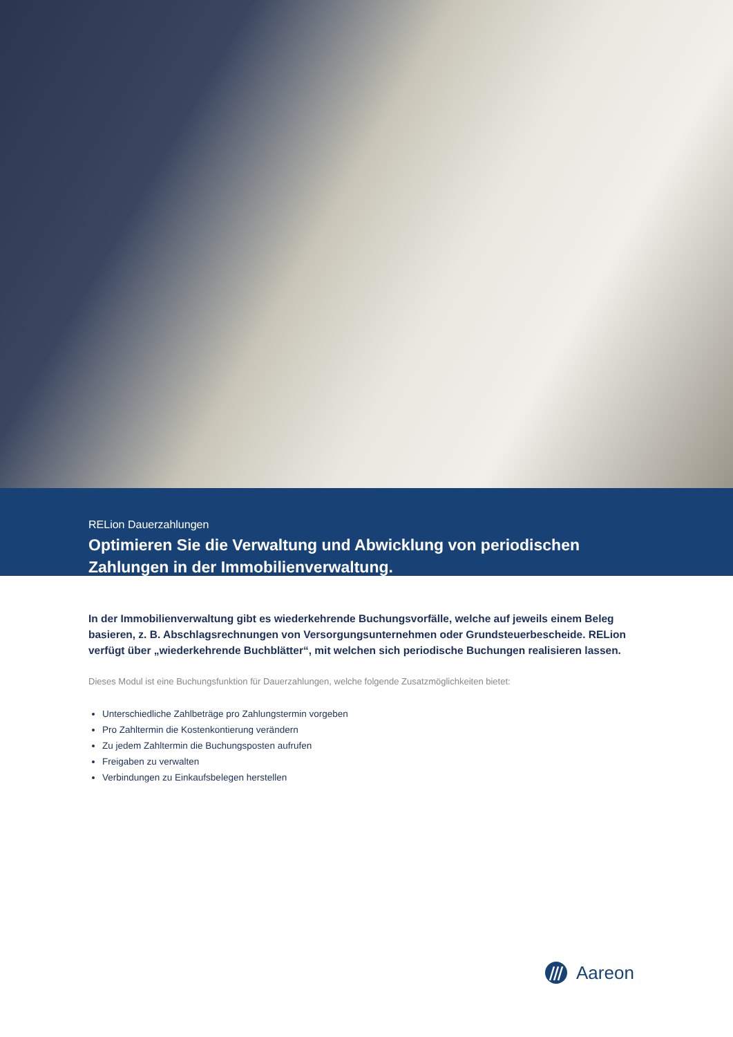RELion Dauerzahlungen
Optimieren Sie die Verwaltung und Abwicklung von periodischen Zahlungen in der Immobilienverwaltung.
In der Immobilienverwaltung gibt es wiederkehrende Buchungsvorfälle, welche auf jeweils einem Beleg basieren, z. B. Abschlagsrechnungen von Versorgungsunternehmen oder Grundsteuerbescheide. RELion verfügt über „wiederkehrende Buchblätter“, mit welchen sich periodische Buchungen realisieren lassen.
Dieses Modul ist eine Buchungsfunktion für Dauerzahlungen, welche folgende Zusatzmöglichkeiten bietet:
Unterschiedliche Zahlbeträge pro Zahlungstermin vorgeben
Pro Zahltermin die Kostenkontierung verändern
Zu jedem Zahltermin die Buchungsposten aufrufen
Freigaben zu verwalten
Verbindungen zu Einkaufsbelegen herstellen
Aareon